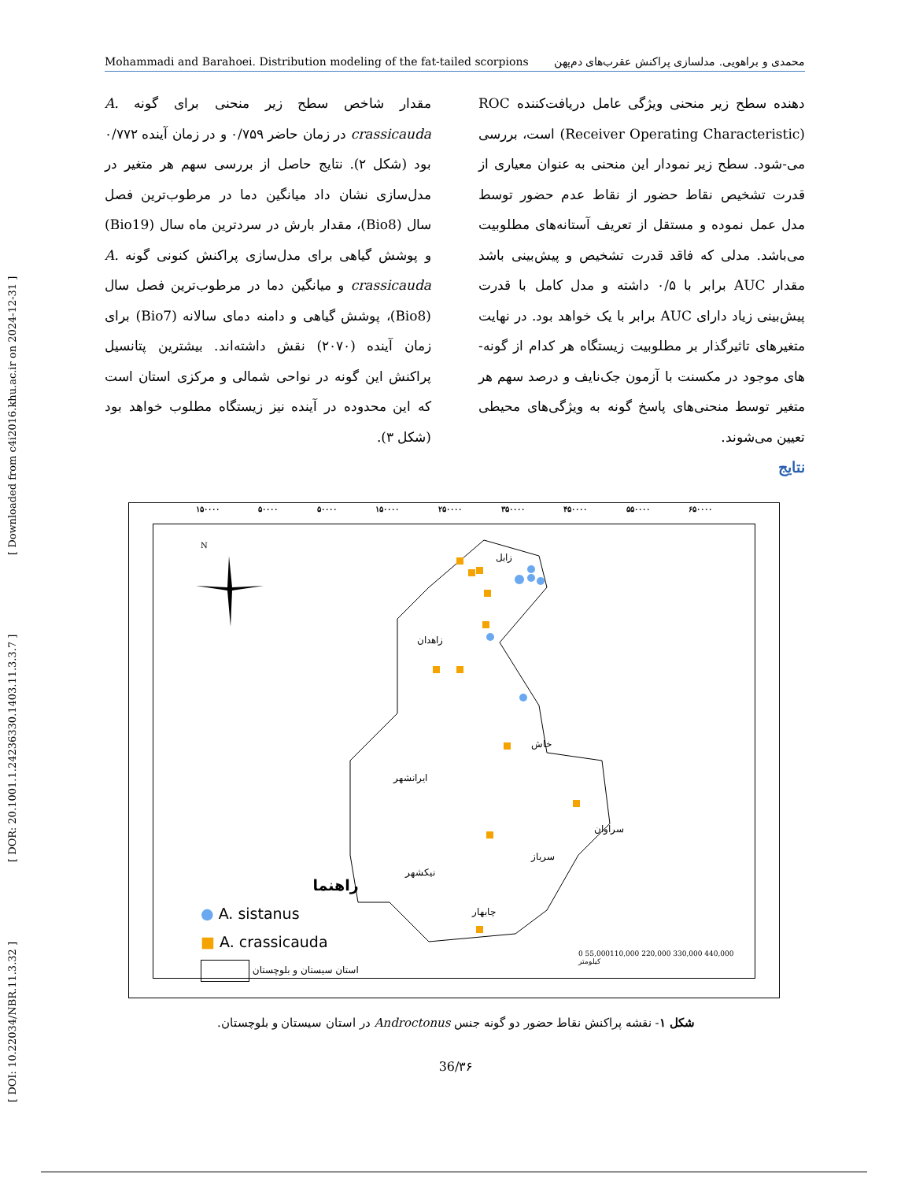[ DOI: 10.22034/NBR.11.3.32 ] [ DOR: 20.1001.1.24236330.1403.11.3.3.7 ] [ Downloaded from c4i2016.khu.ac.ir on 2024-12-31 ]
Mohammadi and Barahoei. Distribution modeling of the fat-tailed scorpions محمدی و براهویی. مدلسازی پراکنش عقرب‌های دم‌پهن
دهنده سطح زیر منحنی ویژگی عامل دریافت‌کننده ROC (Receiver Operating Characteristic) است، بررسی می-شود. سطح زیر نمودار این منحنی به عنوان معیاری از قدرت تشخیص نقاط حضور از نقاط عدم حضور توسط مدل عمل نموده و مستقل از تعریف آستانه‌های مطلوبیت می‌باشد. مدلی که فاقد قدرت تشخیص و پیش‌بینی باشد مقدار AUC برابر با ۰/۵ داشته و مدل کامل با قدرت پیش‌بینی زیاد دارای AUC برابر با یک خواهد بود. در نهایت متغیرهای تاثیرگذار بر مطلوبیت زیستگاه هر کدام از گونه-های موجود در مکسنت با آزمون جک‌نایف و درصد سهم هر متغیر توسط منحنی‌های پاسخ گونه به ویژگی‌های محیطی تعیین می‌شوند.
نتایج
مقدار شاخص سطح زیر منحنی برای گونه A. crassicauda در زمان حاضر ۰/۷۵۹ و در زمان آینده ۰/۷۷۲ بود (شکل ۲). نتایج حاصل از بررسی سهم هر متغیر در مدل‌سازی نشان داد میانگین دما در مرطوب‌ترین فصل سال (Bio8)، مقدار بارش در سردترین ماه سال (Bio19) و پوشش گیاهی برای مدل‌سازی پراکنش کنونی گونه A. crassicauda و میانگین دما در مرطوب‌ترین فصل سال (Bio8)، پوشش گیاهی و دامنه دمای سالانه (Bio7) برای زمان آینده (۲۰۷۰) نقش داشته‌اند. بیشترین پتانسیل پراکنش این گونه در نواحی شمالی و مرکزی استان است که این محدوده در آینده نیز زیستگاه مطلوب خواهد بود (شکل ۳).
۱۵۰۰۰۰ ۵۰۰۰۰ ۵۰۰۰۰ ۱۵۰۰۰۰ ۲۵۰۰۰۰ ۳۵۰۰۰۰ ۴۵۰۰۰۰ ۵۵۰۰۰۰ ۶۵۰۰۰۰
N
زابل
زاهدان
خاش
ایرانشهر
سراوان
سرباز
نیکشهر
چابهار
راهنما
● A. sistanus
■ A. crassicauda
استان سیستان و بلوچستان
0 55,000110,000 220,000 330,000 440,000
کیلومتر
شکل ۱- نقشه پراکنش نقاط حضور دو گونه جنس Androctonus در استان سیستان و بلوچستان.
36/۳۶